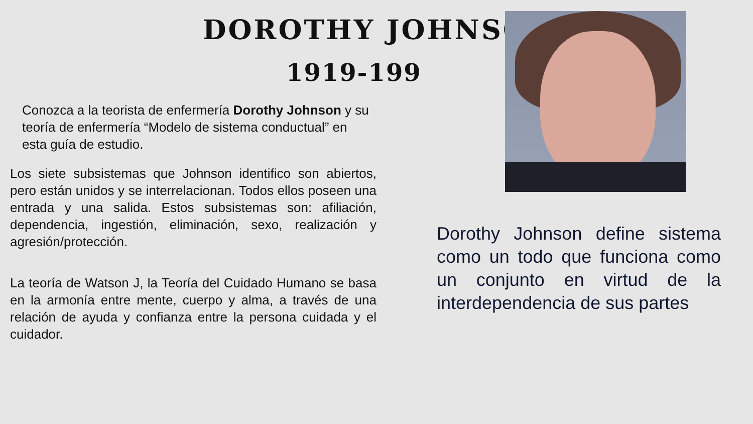DOROTHY JOHNSON
1919-199
Conozca a la teorista de enfermería Dorothy Johnson y su teoría de enfermería “Modelo de sistema conductual” en esta guía de estudio.
Los siete subsistemas que Johnson identifico son abiertos, pero están unidos y se interrelacionan. Todos ellos poseen una entrada y una salida. Estos subsistemas son: afiliación, dependencia, ingestión, eliminación, sexo, realización y agresión/protección.
La teoría de Watson J, la Teoría del Cuidado Humano se basa en la armonía entre mente, cuerpo y alma, a través de una relación de ayuda y confianza entre la persona cuidada y el cuidador.
Dorothy Johnson define sistema como un todo que funciona como un conjunto en virtud de la interdependencia de sus partes